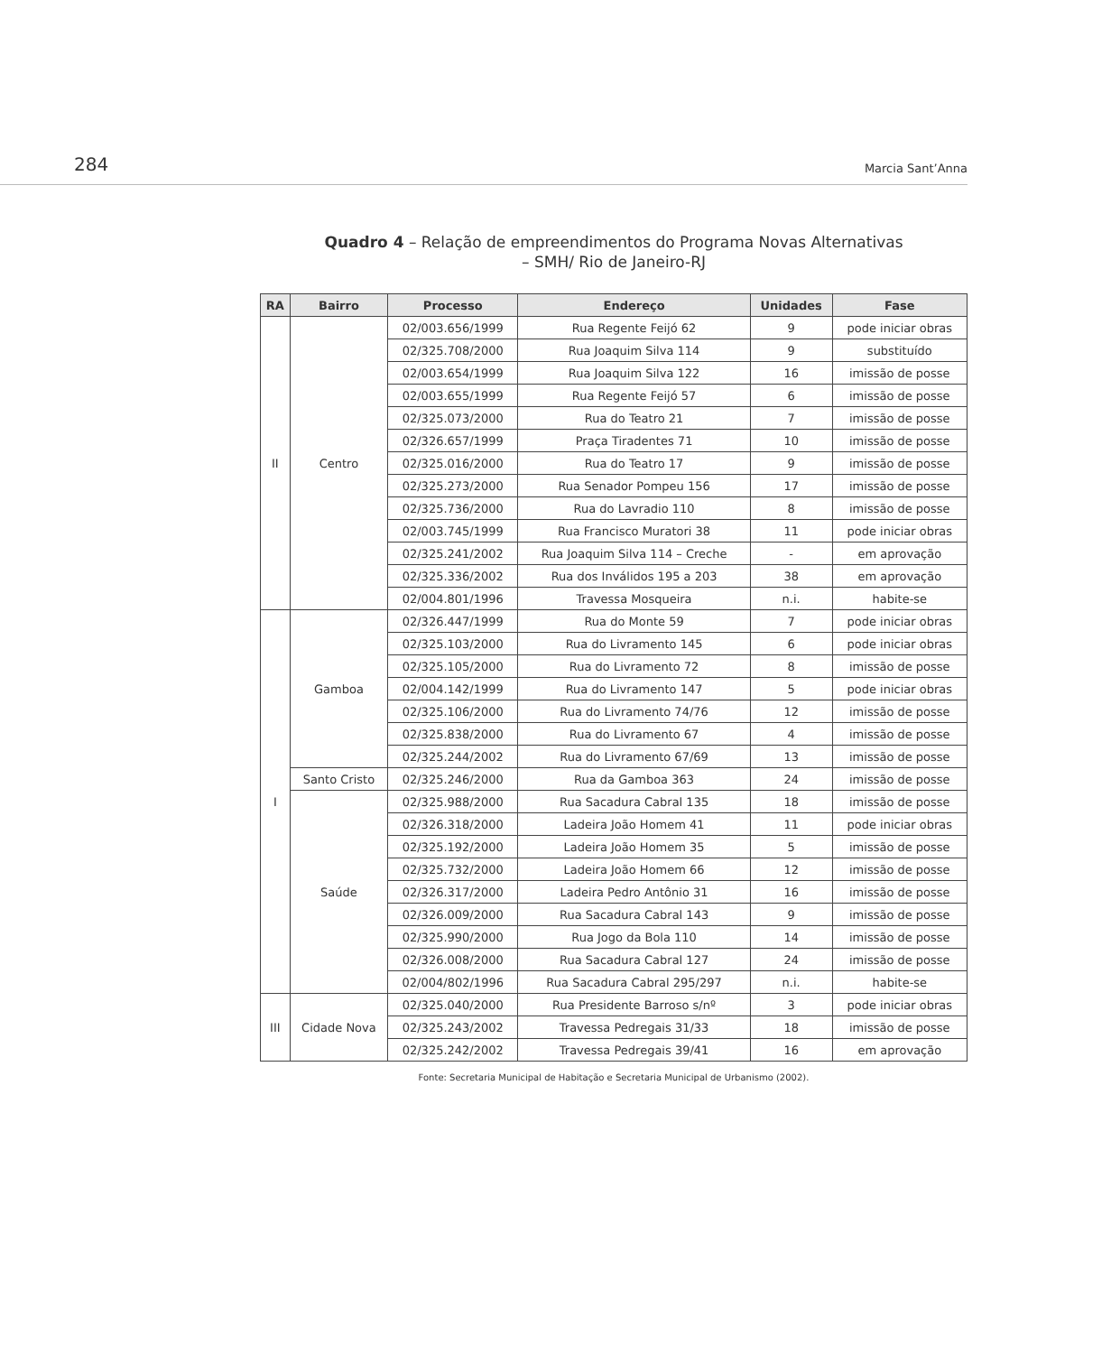284 Marcia Sant’Anna
Quadro 4 – Relação de empreendimentos do Programa Novas Alternativas
– SMH/ Rio de Janeiro-RJ
| RA | Bairro | Processo | Endereço | Unidades | Fase |
| --- | --- | --- | --- | --- | --- |
| II | Centro | 02/003.656/1999 | Rua Regente Feijó 62 | 9 | pode iniciar obras |
| | | 02/325.708/2000 | Rua Joaquim Silva 114 | 9 | substituído |
| | | 02/003.654/1999 | Rua Joaquim Silva 122 | 16 | imissão de posse |
| | | 02/003.655/1999 | Rua Regente Feijó 57 | 6 | imissão de posse |
| | | 02/325.073/2000 | Rua do Teatro 21 | 7 | imissão de posse |
| | | 02/326.657/1999 | Praça Tiradentes 71 | 10 | imissão de posse |
| | | 02/325.016/2000 | Rua do Teatro 17 | 9 | imissão de posse |
| | | 02/325.273/2000 | Rua Senador Pompeu 156 | 17 | imissão de posse |
| | | 02/325.736/2000 | Rua do Lavradio 110 | 8 | imissão de posse |
| | | 02/003.745/1999 | Rua Francisco Muratori 38 | 11 | pode iniciar obras |
| | | 02/325.241/2002 | Rua Joaquim Silva 114 – Creche | - | em aprovação |
| | | 02/325.336/2002 | Rua dos Inválidos 195 a 203 | 38 | em aprovação |
| | | 02/004.801/1996 | Travessa Mosqueira | n.i. | habite-se |
| I | Gamboa | 02/326.447/1999 | Rua do Monte 59 | 7 | pode iniciar obras |
| | | 02/325.103/2000 | Rua do Livramento 145 | 6 | pode iniciar obras |
| | | 02/325.105/2000 | Rua do Livramento 72 | 8 | imissão de posse |
| | | 02/004.142/1999 | Rua do Livramento 147 | 5 | pode iniciar obras |
| | | 02/325.106/2000 | Rua do Livramento 74/76 | 12 | imissão de posse |
| | | 02/325.838/2000 | Rua do Livramento 67 | 4 | imissão de posse |
| | | 02/325.244/2002 | Rua do Livramento 67/69 | 13 | imissão de posse |
| | Santo Cristo | 02/325.246/2000 | Rua da Gamboa 363 | 24 | imissão de posse |
| | Saúde | 02/325.988/2000 | Rua Sacadura Cabral 135 | 18 | imissão de posse |
| | | 02/326.318/2000 | Ladeira João Homem 41 | 11 | pode iniciar obras |
| | | 02/325.192/2000 | Ladeira João Homem 35 | 5 | imissão de posse |
| | | 02/325.732/2000 | Ladeira João Homem 66 | 12 | imissão de posse |
| | | 02/326.317/2000 | Ladeira Pedro Antônio 31 | 16 | imissão de posse |
| | | 02/326.009/2000 | Rua Sacadura Cabral 143 | 9 | imissão de posse |
| | | 02/325.990/2000 | Rua Jogo da Bola 110 | 14 | imissão de posse |
| | | 02/326.008/2000 | Rua Sacadura Cabral 127 | 24 | imissão de posse |
| | | 02/004/802/1996 | Rua Sacadura Cabral 295/297 | n.i. | habite-se |
| III | Cidade Nova | 02/325.040/2000 | Rua Presidente Barroso s/nº | 3 | pode iniciar obras |
| | | 02/325.243/2002 | Travessa Pedregais 31/33 | 18 | imissão de posse |
| | | 02/325.242/2002 | Travessa Pedregais 39/41 | 16 | em aprovação |
Fonte: Secretaria Municipal de Habitação e Secretaria Municipal de Urbanismo (2002).